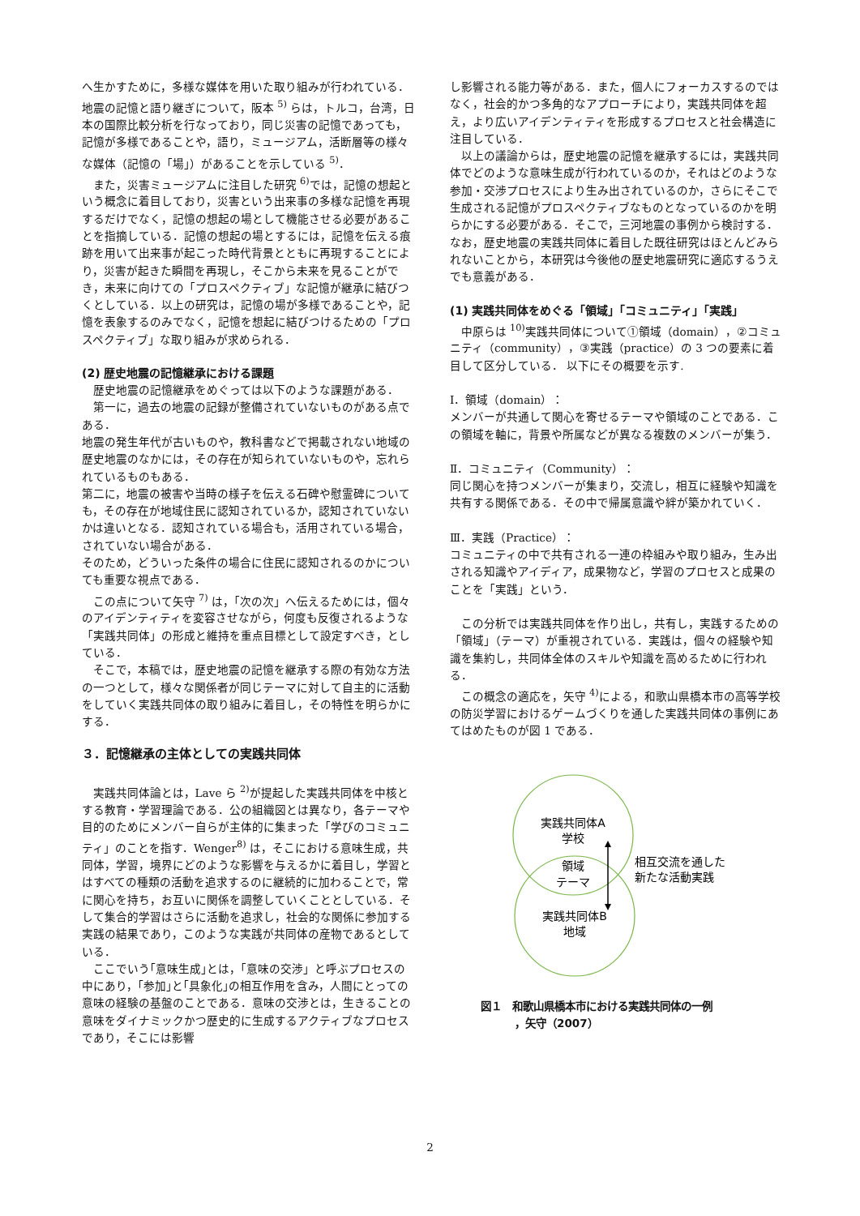へ生かすために，多様な媒体を用いた取り組みが行われている．地震の記憶と語り継ぎについて，阪本 <sup>5)</sup> らは，トルコ，台湾，日本の国際比較分析を行なっており，同じ災害の記憶であっても，記憶が多様であることや，語り，ミュージアム，活断層等の様々な媒体（記憶の「場」）があることを示している <sup>5)</sup>．
また，災害ミュージアムに注目した研究 <sup>6)</sup>では，記憶の想起という概念に着目しており，災害という出来事の多様な記憶を再現するだけでなく，記憶の想起の場として機能させる必要があることを指摘している．記憶の想起の場とするには，記憶を伝える痕跡を用いて出来事が起こった時代背景とともに再現することにより，災害が起きた瞬間を再現し，そこから未来を見ることができ，未来に向けての「プロスペクティブ」な記憶が継承に結びつくとしている．以上の研究は，記憶の場が多様であることや，記憶を表象するのみでなく，記憶を想起に結びつけるための「プロスペクティブ」な取り組みが求められる．
(2) 歴史地震の記憶継承における課題
歴史地震の記憶継承をめぐっては以下のような課題がある．
第一に，過去の地震の記録が整備されていないものがある点である．
地震の発生年代が古いものや，教科書などで掲載されない地域の歴史地震のなかには，その存在が知られていないものや，忘れられているものもある．
第二に，地震の被害や当時の様子を伝える石碑や慰霊碑についても，その存在が地域住民に認知されているか，認知されていないかは違いとなる．認知されている場合も，活用されている場合，されていない場合がある．
そのため，どういった条件の場合に住民に認知されるのかについても重要な視点である．
この点について矢守 <sup>7)</sup> は，「次の次」へ伝えるためには，個々のアイデンティティを変容させながら，何度も反復されるような「実践共同体」の形成と維持を重点目標として設定すべき，としている．
そこで，本稿では，歴史地震の記憶を継承する際の有効な方法の一つとして，様々な関係者が同じテーマに対して自主的に活動をしていく実践共同体の取り組みに着目し，その特性を明らかにする．
３．記憶継承の主体としての実践共同体
実践共同体論とは，Lave ら <sup>2)</sup>が提起した実践共同体を中核とする教育・学習理論である．公の組織図とは異なり，各テーマや目的のためにメンバー自らが主体的に集まった「学びのコミュニティ」のことを指す．Wenger<sup>8)</sup> は，そこにおける意味生成，共同体，学習，境界にどのような影響を与えるかに着目し，学習とはすべての種類の活動を追求するのに継続的に加わることで，常に関心を持ち，お互いに関係を調整していくこととしている．そして集合的学習はさらに活動を追求し，社会的な関係に参加する実践の結果であり，このような実践が共同体の産物であるとしている．
ここでいう｢意味生成｣とは，「意味の交渉」と呼ぶプロセスの中にあり，｢参加｣と｢具象化｣の相互作用を含み，人間にとっての意味の経験の基盤のことである．意味の交渉とは，生きることの意味をダイナミックかつ歴史的に生成するアクティブなプロセスであり，そこには影響
し影響される能力等がある．また，個人にフォーカスするのではなく，社会的かつ多角的なアプローチにより，実践共同体を超え，より広いアイデンティティを形成するプロセスと社会構造に注目している．
以上の議論からは，歴史地震の記憶を継承するには，実践共同体でどのような意味生成が行われているのか，それはどのような参加・交渉プロセスにより生み出されているのか，さらにそこで生成される記憶がプロスペクティブなものとなっているのかを明らかにする必要がある．そこで，三河地震の事例から検討する．なお，歴史地震の実践共同体に着目した既往研究はほとんどみられないことから，本研究は今後他の歴史地震研究に適応するうえでも意義がある．
(1) 実践共同体をめぐる「領域」「コミュニティ」「実践」
中原らは <sup>10)</sup>実践共同体について①領域（domain），②コミュニティ（community），③実践（practice）の 3 つの要素に着目して区分している． 以下にその概要を示す.
Ⅰ．領域（domain）：
メンバーが共通して関心を寄せるテーマや領域のことである．この領域を軸に，背景や所属などが異なる複数のメンバーが集う．
Ⅱ．コミュニティ（Community）：
同じ関心を持つメンバーが集まり，交流し，相互に経験や知識を共有する関係である．その中で帰属意識や絆が築かれていく．
Ⅲ．実践（Practice）：
コミュニティの中で共有される一連の枠組みや取り組み，生み出される知識やアイディア，成果物など，学習のプロセスと成果のことを「実践」という．
この分析では実践共同体を作り出し，共有し，実践するための「領域」（テーマ）が重視されている．実践は，個々の経験や知識を集約し，共同体全体のスキルや知識を高めるために行われる．
この概念の適応を，矢守 <sup>4)</sup>による，和歌山県橋本市の高等学校の防災学習におけるゲームづくりを通した実践共同体の事例にあてはめたものが図 1 である．
実践共同体A
学校
領域
テーマ
実践共同体B
地域
相互交流を通した
新たな活動実践
図１　和歌山県橋本市における実践共同体の一例
，矢守（2007）
2